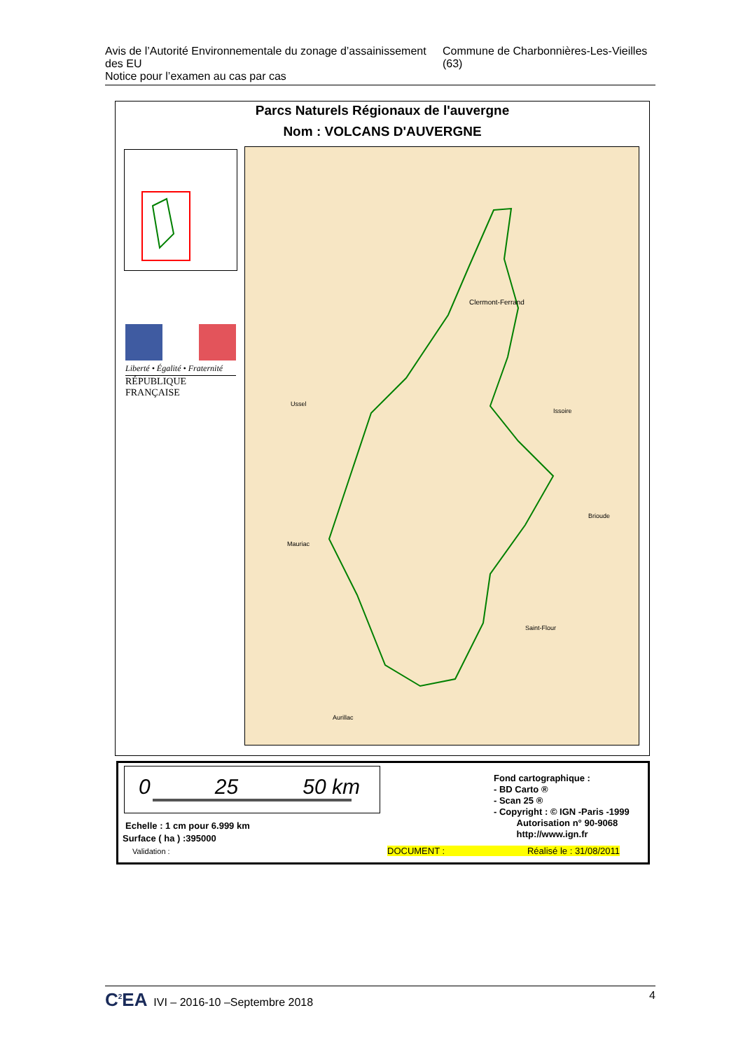Avis de l’Autorité Environnementale du zonage d’assainissement des EU
Notice pour l’examen au cas par cas
Commune de Charbonnières-Les-Vieilles (63)
Parcs Naturels Régionaux de l'auvergne
Nom : VOLCANS D'AUVERGNE
Liberté • Égalité • Fraternité
RÉPUBLIQUE FRANÇAISE
Clermont-Ferrand
Ussel
Issoire
Mauriac
Brioude
Saint-Flour
Aurillac
0 25 50 km
Echelle : 1 cm pour 6.999 km
Surface ( ha ) :395000
Validation :
Fond cartographique :
- BD Carto ®
- Scan 25 ®
- Copyright : © IGN -Paris -1999
Autorisation n° 90-9068
http://www.ign.fr
DOCUMENT : Réalisé le : 31/08/2011
C<sup>2</sup>EA IVI – 2016-10 –Septembre 2018
4